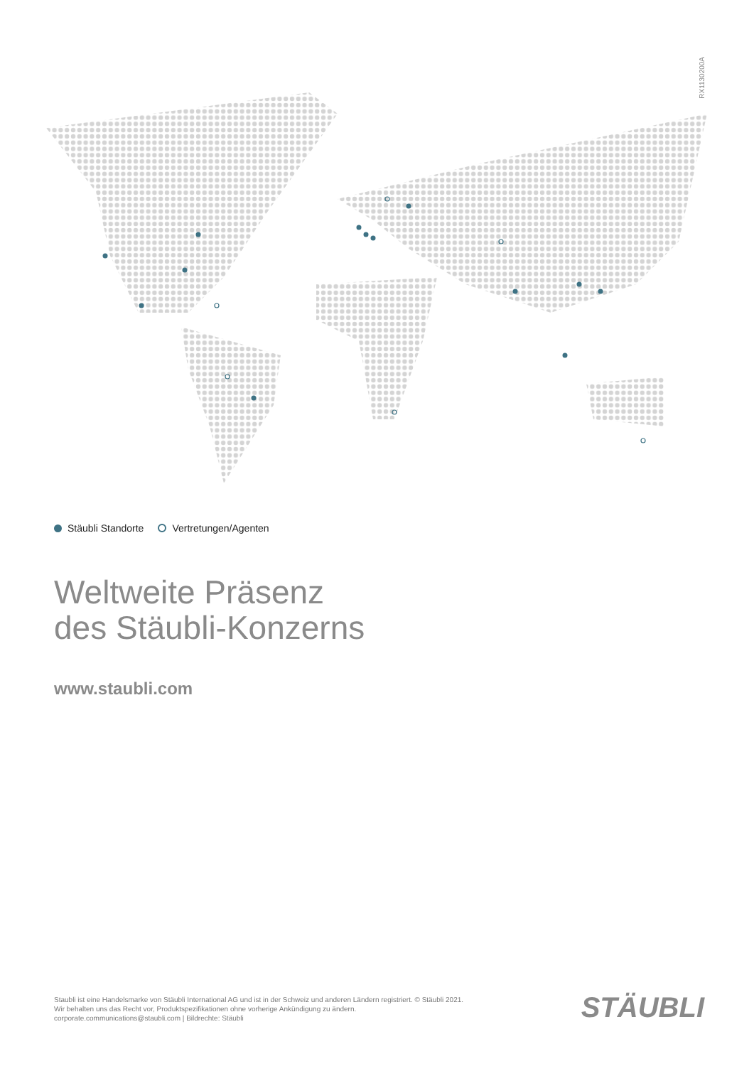RX1130200A
Stäubli Standorte Vertretungen/Agenten
Weltweite Präsenz
des Stäubli-Konzerns
www.staubli.com
Staubli ist eine Handelsmarke von Stäubli International AG und ist in der Schweiz und anderen Ländern registriert. © Stäubli 2021.
Wir behalten uns das Recht vor, Produktspezifikationen ohne vorherige Ankündigung zu ändern.
corporate.communications@staubli.com | Bildrechte: Stäubli
STÄUBLI